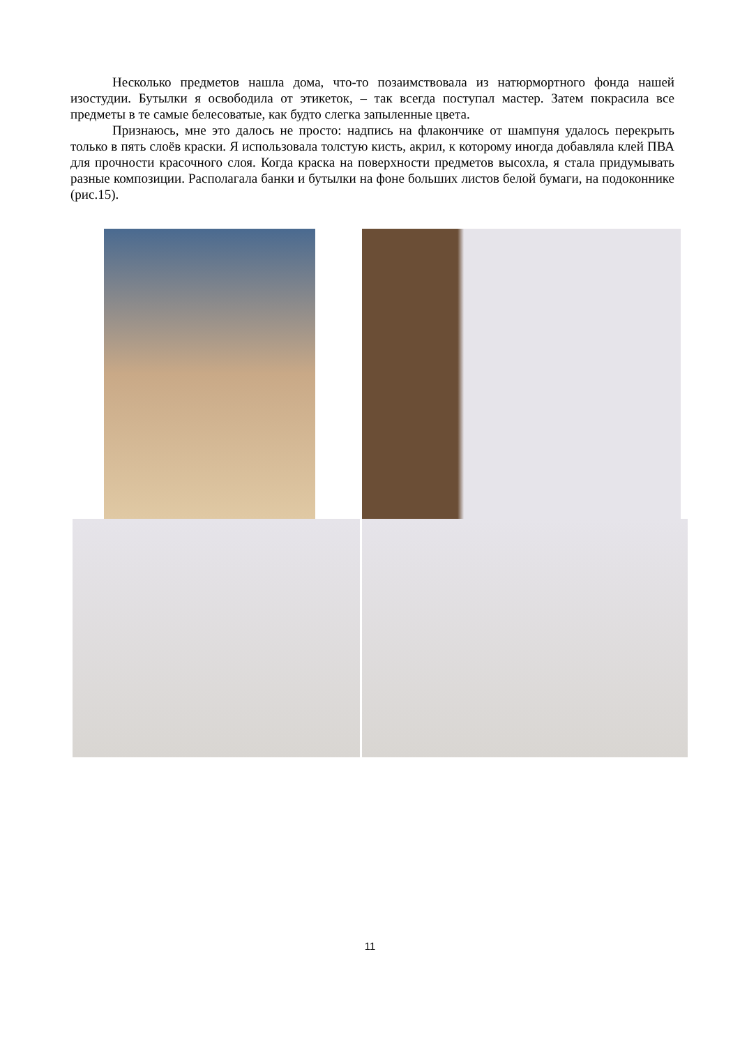Несколько предметов нашла дома, что-то позаимствовала из натюрмортного фонда нашей изостудии. Бутылки я освободила от этикеток, – так всегда поступал мастер. Затем покрасила все предметы в те самые белесоватые, как будто слегка запыленные цвета.
Признаюсь, мне это далось не просто: надпись на флакончике от шампуня удалось перекрыть только в пять слоёв краски. Я использовала толстую кисть, акрил, к которому иногда добавляла клей ПВА для прочности красочного слоя. Когда краска на поверхности предметов высохла, я стала придумывать разные композиции. Располагала банки и бутылки на фоне больших листов белой бумаги, на подоконнике (рис.15).
11